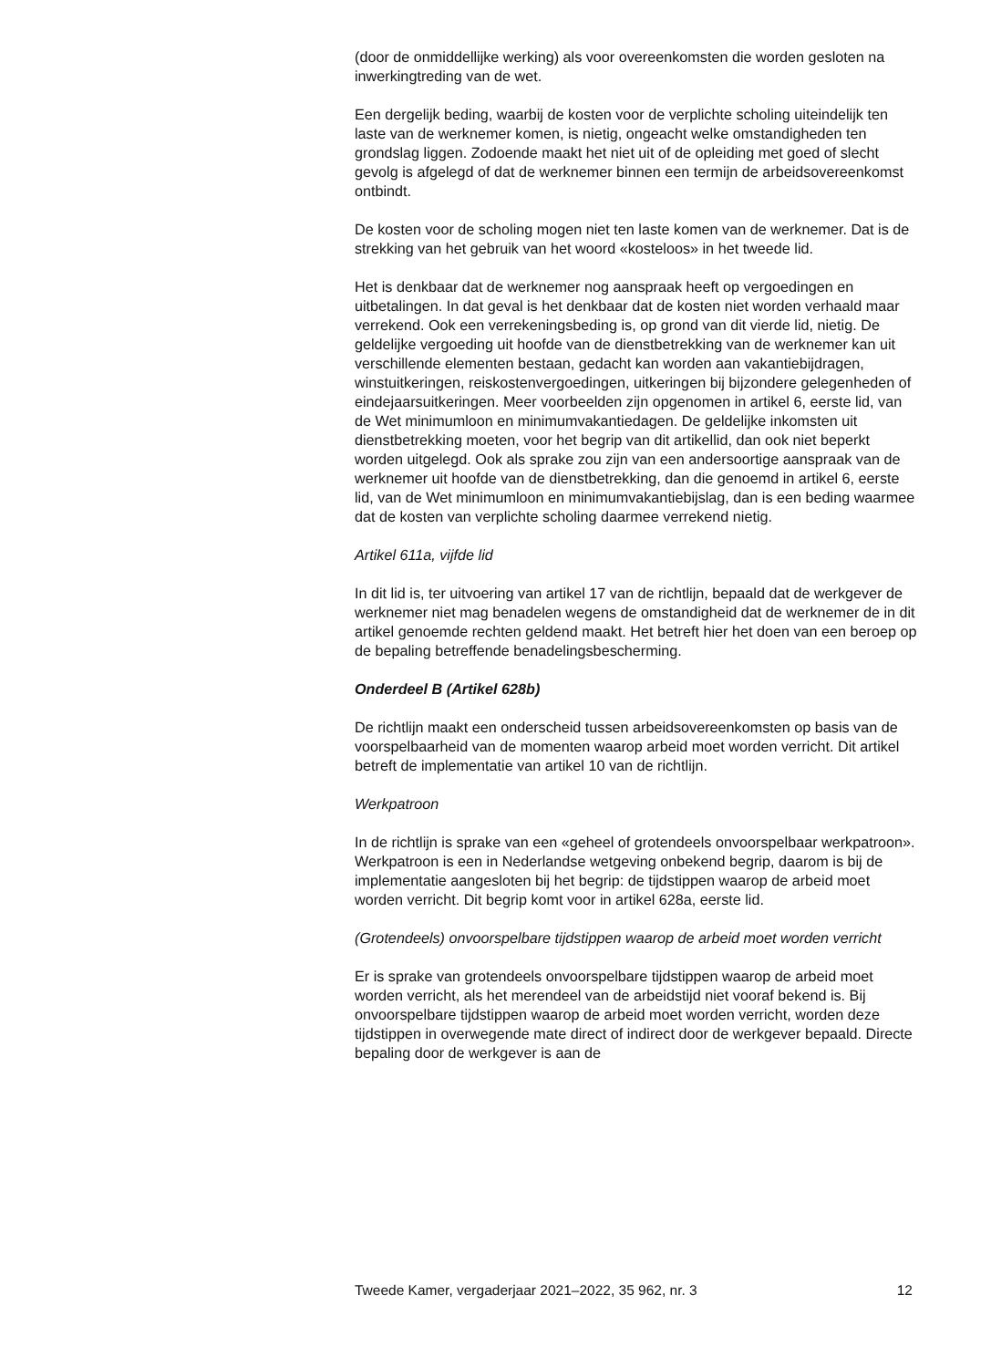(door de onmiddellijke werking) als voor overeenkomsten die worden gesloten na inwerkingtreding van de wet.
Een dergelijk beding, waarbij de kosten voor de verplichte scholing uiteindelijk ten laste van de werknemer komen, is nietig, ongeacht welke omstandigheden ten grondslag liggen. Zodoende maakt het niet uit of de opleiding met goed of slecht gevolg is afgelegd of dat de werknemer binnen een termijn de arbeidsovereenkomst ontbindt.
De kosten voor de scholing mogen niet ten laste komen van de werknemer. Dat is de strekking van het gebruik van het woord «kosteloos» in het tweede lid.
Het is denkbaar dat de werknemer nog aanspraak heeft op vergoedingen en uitbetalingen. In dat geval is het denkbaar dat de kosten niet worden verhaald maar verrekend. Ook een verrekeningsbeding is, op grond van dit vierde lid, nietig. De geldelijke vergoeding uit hoofde van de dienstbetrekking van de werknemer kan uit verschillende elementen bestaan, gedacht kan worden aan vakantiebijdragen, winstuitkeringen, reiskostenvergoedingen, uitkeringen bij bijzondere gelegenheden of eindejaarsuitkeringen. Meer voorbeelden zijn opgenomen in artikel 6, eerste lid, van de Wet minimumloon en minimumvakantiedagen. De geldelijke inkomsten uit dienstbetrekking moeten, voor het begrip van dit artikellid, dan ook niet beperkt worden uitgelegd. Ook als sprake zou zijn van een andersoortige aanspraak van de werknemer uit hoofde van de dienstbetrekking, dan die genoemd in artikel 6, eerste lid, van de Wet minimumloon en minimumvakantiebijslag, dan is een beding waarmee dat de kosten van verplichte scholing daarmee verrekend nietig.
Artikel 611a, vijfde lid
In dit lid is, ter uitvoering van artikel 17 van de richtlijn, bepaald dat de werkgever de werknemer niet mag benadelen wegens de omstandigheid dat de werknemer de in dit artikel genoemde rechten geldend maakt. Het betreft hier het doen van een beroep op de bepaling betreffende benadelingsbescherming.
Onderdeel B (Artikel 628b)
De richtlijn maakt een onderscheid tussen arbeidsovereenkomsten op basis van de voorspelbaarheid van de momenten waarop arbeid moet worden verricht. Dit artikel betreft de implementatie van artikel 10 van de richtlijn.
Werkpatroon
In de richtlijn is sprake van een «geheel of grotendeels onvoorspelbaar werkpatroon». Werkpatroon is een in Nederlandse wetgeving onbekend begrip, daarom is bij de implementatie aangesloten bij het begrip: de tijdstippen waarop de arbeid moet worden verricht. Dit begrip komt voor in artikel 628a, eerste lid.
(Grotendeels) onvoorspelbare tijdstippen waarop de arbeid moet worden verricht
Er is sprake van grotendeels onvoorspelbare tijdstippen waarop de arbeid moet worden verricht, als het merendeel van de arbeidstijd niet vooraf bekend is. Bij onvoorspelbare tijdstippen waarop de arbeid moet worden verricht, worden deze tijdstippen in overwegende mate direct of indirect door de werkgever bepaald. Directe bepaling door de werkgever is aan de
Tweede Kamer, vergaderjaar 2021–2022, 35 962, nr. 3 12